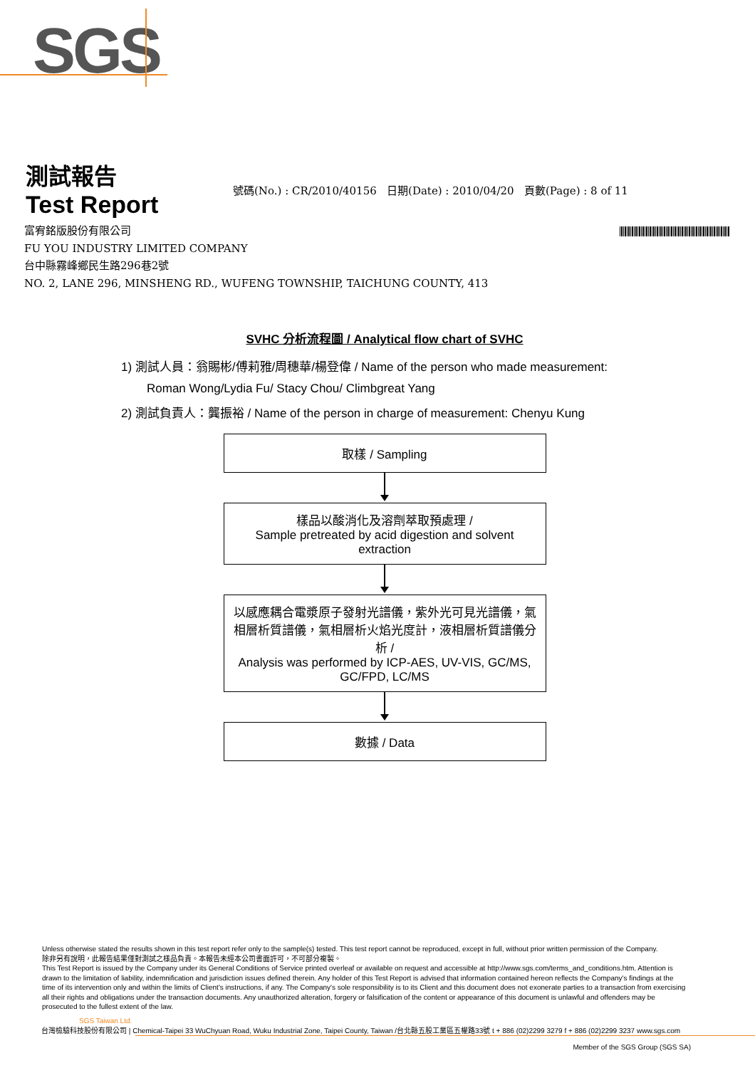SGS
測試報告
Test Report
號碼(No.) : CR/2010/40156 日期(Date) : 2010/04/20 頁數(Page) : 8 of 11
富宥銘版股份有限公司
FU YOU INDUSTRY LIMITED COMPANY
台中縣霧峰鄉民生路296巷2號
NO. 2, LANE 296, MINSHENG RD., WUFENG TOWNSHIP, TAICHUNG COUNTY, 413
SVHC 分析流程圖 / Analytical flow chart of SVHC
1) 測試人員：翁賜彬/傅莉雅/周穗華/楊登偉 / Name of the person who made measurement:
Roman Wong/Lydia Fu/ Stacy Chou/ Climbgreat Yang
2) 測試負責人：龔振裕 / Name of the person in charge of measurement: Chenyu Kung
取樣 / Sampling
樣品以酸消化及溶劑萃取預處理 /
Sample pretreated by acid digestion and solvent extraction
以感應耦合電漿原子發射光譜儀，紫外光可見光譜儀，氣相層析質譜儀，氣相層析火焰光度計，液相層析質譜儀分析 /
Analysis was performed by ICP-AES, UV-VIS, GC/MS, GC/FPD, LC/MS
數據 / Data
Unless otherwise stated the results shown in this test report refer only to the sample(s) tested. This test report cannot be reproduced, except in full, without prior written permission of the Company.
除非另有說明，此報告結果僅對測試之樣品負責。本報告未經本公司書面許可，不可部分複製。
This Test Report is issued by the Company under its General Conditions of Service printed overleaf or available on request and accessible at http://www.sgs.com/terms_and_conditions.htm. Attention is drawn to the limitation of liability, indemnification and jurisdiction issues defined therein. Any holder of this Test Report is advised that information contained hereon reflects the Company's findings at the time of its intervention only and within the limits of Client's instructions, if any. The Company's sole responsibility is to its Client and this document does not exonerate parties to a transaction from exercising all their rights and obligations under the transaction documents. Any unauthorized alteration, forgery or falsification of the content or appearance of this document is unlawful and offenders may be prosecuted to the fullest extent of the law.
SGS Taiwan Ltd.
台灣檢驗科技股份有限公司 | Chemical-Taipei 33 WuChyuan Road, Wuku Industrial Zone, Taipei County, Taiwan /台北縣五股工業區五權路33號 t + 886 (02)2299 3279 f + 886 (02)2299 3237 www.sgs.com
Member of the SGS Group (SGS SA)